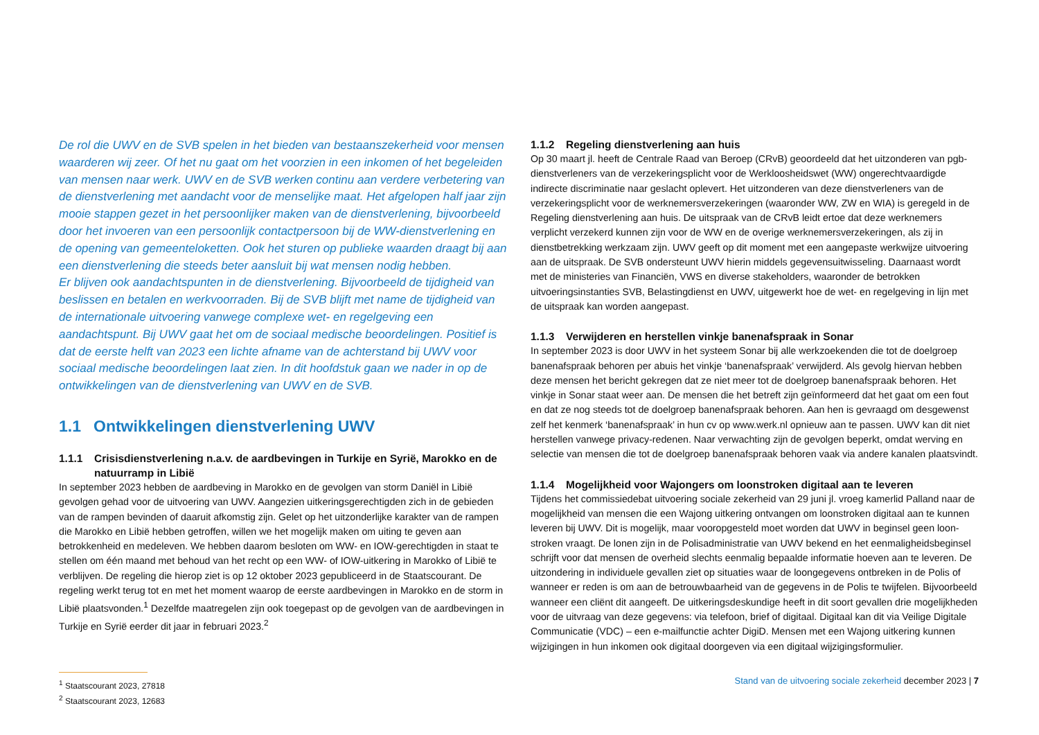De rol die UWV en de SVB spelen in het bieden van bestaanszekerheid voor mensen waarderen wij zeer. Of het nu gaat om het voorzien in een inkomen of het begeleiden van mensen naar werk. UWV en de SVB werken continu aan verdere verbetering van de dienstverlening met aandacht voor de menselijke maat. Het afgelopen half jaar zijn mooie stappen gezet in het persoonlijker maken van de dienstverlening, bijvoorbeeld door het invoeren van een persoonlijk contactpersoon bij de WW-dienstverlening en de opening van gemeenteloketten. Ook het sturen op publieke waarden draagt bij aan een dienstverlening die steeds beter aansluit bij wat mensen nodig hebben.
Er blijven ook aandachtspunten in de dienstverlening. Bijvoorbeeld de tijdigheid van beslissen en betalen en werkvoorraden. Bij de SVB blijft met name de tijdigheid van de internationale uitvoering vanwege complexe wet- en regelgeving een aandachtspunt. Bij UWV gaat het om de sociaal medische beoordelingen. Positief is dat de eerste helft van 2023 een lichte afname van de achterstand bij UWV voor sociaal medische beoordelingen laat zien. In dit hoofdstuk gaan we nader in op de ontwikkelingen van de dienstverlening van UWV en de SVB.
1.1 Ontwikkelingen dienstverlening UWV
1.1.1 Crisisdienstverlening n.a.v. de aardbevingen in Turkije en Syrië, Marokko en de natuurramp in Libië
In september 2023 hebben de aardbeving in Marokko en de gevolgen van storm Daniël in Libië gevolgen gehad voor de uitvoering van UWV. Aangezien uitkeringsgerechtigden zich in de gebieden van de rampen bevinden of daaruit afkomstig zijn. Gelet op het uitzonderlijke karakter van de rampen die Marokko en Libië hebben getroffen, willen we het mogelijk maken om uiting te geven aan betrokkenheid en medeleven. We hebben daarom besloten om WW- en IOW-gerechtigden in staat te stellen om één maand met behoud van het recht op een WW- of IOW-uitkering in Marokko of Libië te verblijven. De regeling die hierop ziet is op 12 oktober 2023 gepubliceerd in de Staats­courant. De regeling werkt terug tot en met het moment waarop de eerste aardbevingen in Marokko en de storm in Libië plaatsvonden.<sup>1</sup> Dezelfde maatregelen zijn ook toegepast op de gevolgen van de aardbevingen in Turkije en Syrië eerder dit jaar in februari 2023.<sup>2</sup>
<sup>1</sup> Staatscourant 2023, 27818
<sup>2</sup> Staatscourant 2023, 12683
1.1.2 Regeling dienstverlening aan huis
Op 30 maart jl. heeft de Centrale Raad van Beroep (CRvB) geoordeeld dat het uitzonderen van pgb-dienstverleners van de verzekeringsplicht voor de Werkloosheidswet (WW) ongerecht­vaardigde indirecte discriminatie naar geslacht oplevert. Het uitzonderen van deze dienstverleners van de verzekeringsplicht voor de werknemersverzekeringen (waaronder WW, ZW en WIA) is geregeld in de Regeling dienstverlening aan huis. De uitspraak van de CRvB leidt ertoe dat deze werknemers verplicht verzekerd kunnen zijn voor de WW en de overige werknemersverzekeringen, als zij in dienstbetrekking werkzaam zijn. UWV geeft op dit moment met een aangepaste werkwijze uitvoering aan de uitspraak. De SVB ondersteunt UWV hierin middels gegevensuitwisseling. Daarnaast wordt met de ministeries van Financiën, VWS en diverse stakeholders, waaronder de betrokken uitvoeringsinstanties SVB, Belastingdienst en UWV, uitgewerkt hoe de wet- en regel­geving in lijn met de uitspraak kan worden aangepast.
1.1.3 Verwijderen en herstellen vinkje banenafspraak in Sonar
In september 2023 is door UWV in het systeem Sonar bij alle werkzoekenden die tot de doelgroep banenafspraak behoren per abuis het vinkje ‘banenafspraak’ verwijderd. Als gevolg hiervan hebben deze mensen het bericht gekregen dat ze niet meer tot de doelgroep banenafspraak behoren. Het vinkje in Sonar staat weer aan. De mensen die het betreft zijn geïnformeerd dat het gaat om een fout en dat ze nog steeds tot de doelgroep banenafspraak behoren. Aan hen is gevraagd om desgewenst zelf het kenmerk ‘banenafspraak’ in hun cv op www.werk.nl opnieuw aan te passen. UWV kan dit niet herstellen vanwege privacy-redenen. Naar verwachting zijn de gevolgen beperkt, omdat werving en selectie van mensen die tot de doelgroep banenafspraak behoren vaak via andere kanalen plaatsvindt.
1.1.4 Mogelijkheid voor Wajongers om loonstroken digitaal aan te leveren
Tijdens het commissiedebat uitvoering sociale zekerheid van 29 juni jl. vroeg kamerlid Palland naar de mogelijkheid van mensen die een Wajong uitkering ontvangen om loonstroken digitaal aan te kunnen leveren bij UWV. Dit is mogelijk, maar vooropgesteld moet worden dat UWV in beginsel geen loon­stroken vraagt. De lonen zijn in de Polisadministratie van UWV bekend en het eenmaligheidsbeginsel schrijft voor dat mensen de overheid slechts eenmalig bepaalde informatie hoeven aan te leveren. De uitzondering in individuele gevallen ziet op situaties waar de loongegevens ontbreken in de Polis of wanneer er reden is om aan de betrouwbaarheid van de gegevens in de Polis te twijfelen. Bijvoorbeeld wanneer een cliënt dit aangeeft. De uitkeringsdeskundige heeft in dit soort gevallen drie mogelijkheden voor de uitvraag van deze gegevens: via telefoon, brief of digitaal. Digitaal kan dit via Veilige Digitale Communicatie (VDC) – een e-mailfunctie achter DigiD. Mensen met een Wajong uitkering kunnen wijzigingen in hun inkomen ook digitaal doorgeven via een digitaal wijzigingsformulier.
Stand van de uitvoering sociale zekerheid december 2023 | 7